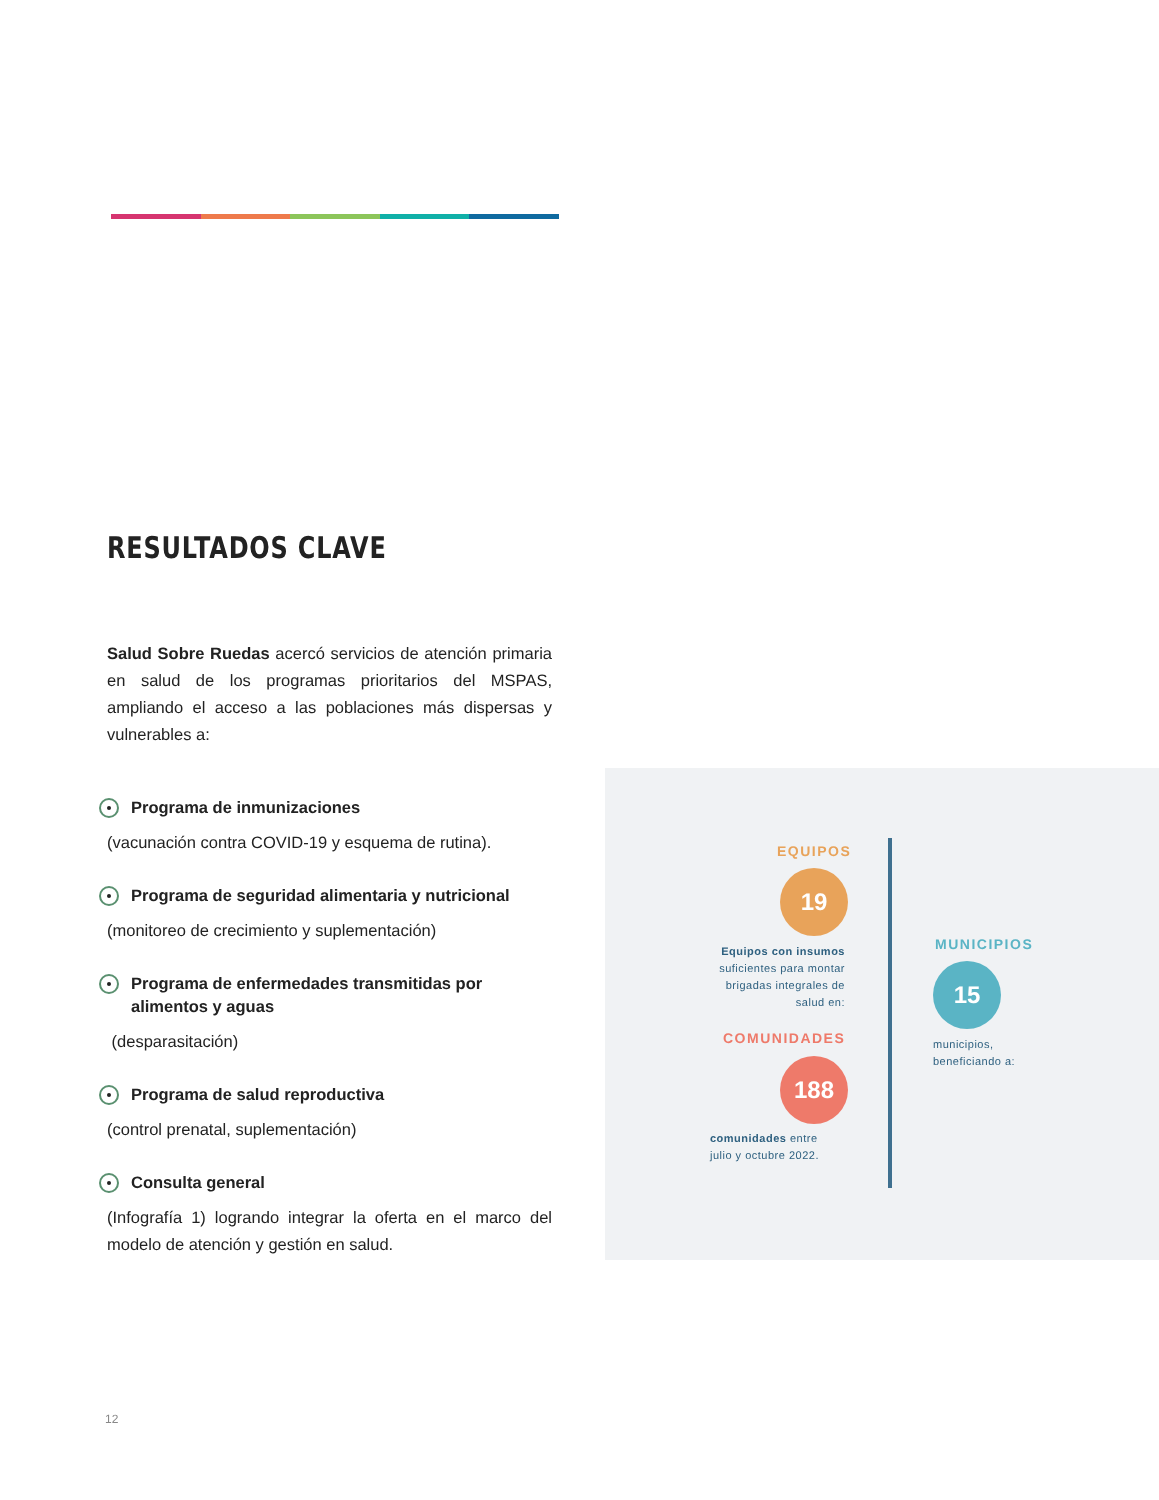RESULTADOS CLAVE
Salud Sobre Ruedas acercó servicios de atención primaria en salud de los programas prioritarios del MSPAS, ampliando el acceso a las poblaciones más dispersas y vulnerables a:
Programa de inmunizaciones
(vacunación contra COVID-19 y esquema de rutina).
Programa de seguridad alimentaria y nutricional
(monitoreo de crecimiento y suplementación)
Programa de enfermedades transmitidas por alimentos y aguas
(desparasitación)
Programa de salud reproductiva
(control prenatal, suplementación)
Consulta general
(Infografía 1) logrando integrar la oferta en el marco del modelo de atención y gestión en salud.
EQUIPOS
19
Equipos con insumos suficientes para montar brigadas integrales de salud en:
MUNICIPIOS
15
municipios,
beneficiando a:
COMUNIDADES
188
comunidades entre
julio y octubre 2022.
12